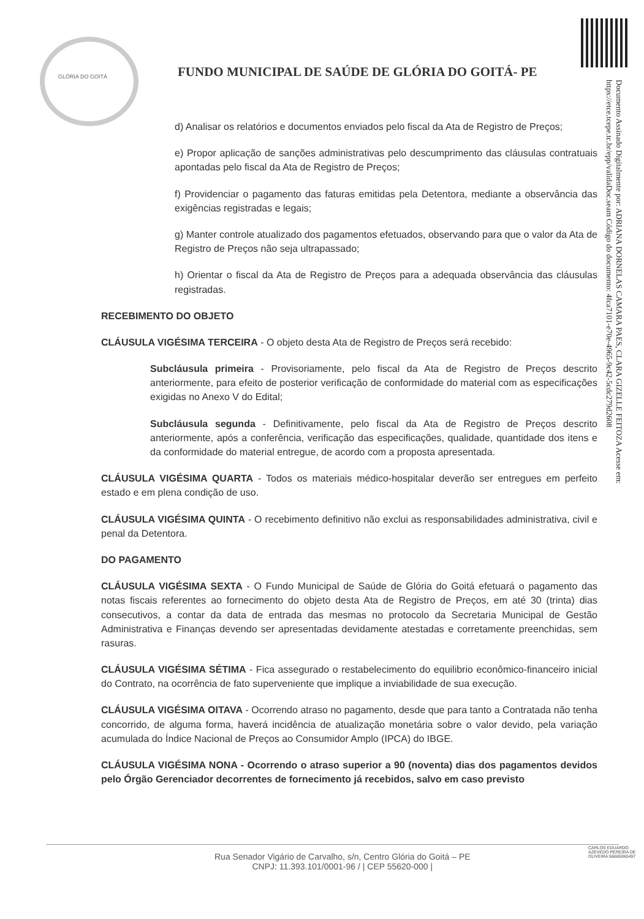GLÓRIA DO GOITÁ
Documento Assinado Digitalmente por: ADRIANA DORNELAS CAMARA PAES, CLARA GIZELLE FEITOZA Acesse em: https://etce.tcepe.tc.br/epp/validaDoc.seam Código do documento: 4fca7101-e70e-4965-9c42-5cdc279d2608
FUNDO MUNICIPAL DE SAÚDE DE GLÓRIA DO GOITÁ- PE
d) Analisar os relatórios e documentos enviados pelo fiscal da Ata de Registro de Preços;
e) Propor aplicação de sanções administrativas pelo descumprimento das cláusulas contratuais apontadas pelo fiscal da Ata de Registro de Preços;
f) Providenciar o pagamento das faturas emitidas pela Detentora, mediante a observância das exigências registradas e legais;
g) Manter controle atualizado dos pagamentos efetuados, observando para que o valor da Ata de Registro de Preços não seja ultrapassado;
h) Orientar o fiscal da Ata de Registro de Preços para a adequada observância das cláusulas registradas.
RECEBIMENTO DO OBJETO
CLÁUSULA VIGÉSIMA TERCEIRA - O objeto desta Ata de Registro de Preços será recebido:
Subcláusula primeira - Provisoriamente, pelo fiscal da Ata de Registro de Preços descrito anteriormente, para efeito de posterior verificação de conformidade do material com as especificações exigidas no Anexo V do Edital;
Subcláusula segunda - Definitivamente, pelo fiscal da Ata de Registro de Preços descrito anteriormente, após a conferência, verificação das especificações, qualidade, quantidade dos itens e da conformidade do material entregue, de acordo com a proposta apresentada.
CLÁUSULA VIGÉSIMA QUARTA - Todos os materiais médico-hospitalar deverão ser entregues em perfeito estado e em plena condição de uso.
CLÁUSULA VIGÉSIMA QUINTA - O recebimento definitivo não exclui as responsabilidades administrativa, civil e penal da Detentora.
DO PAGAMENTO
CLÁUSULA VIGÉSIMA SEXTA - O Fundo Municipal de Saúde de Glória do Goitá efetuará o pagamento das notas fiscais referentes ao fornecimento do objeto desta Ata de Registro de Preços, em até 30 (trinta) dias consecutivos, a contar da data de entrada das mesmas no protocolo da Secretaria Municipal de Gestão Administrativa e Finanças devendo ser apresentadas devidamente atestadas e corretamente preenchidas, sem rasuras.
CLÁUSULA VIGÉSIMA SÉTIMA - Fica assegurado o restabelecimento do equilibrio econômico-financeiro inicial do Contrato, na ocorrência de fato superveniente que implique a inviabilidade de sua execução.
CLÁUSULA VIGÉSIMA OITAVA - Ocorrendo atraso no pagamento, desde que para tanto a Contratada não tenha concorrido, de alguma forma, haverá incidência de atualização monetária sobre o valor devido, pela variação acumulada do Índice Nacional de Preços ao Consumidor Amplo (IPCA) do IBGE.
CLÁUSULA VIGÉSIMA NONA - Ocorrendo o atraso superior a 90 (noventa) dias dos pagamentos devidos pelo Órgão Gerenciador decorrentes de fornecimento já recebidos, salvo em caso previsto
Rua Senador Vigário de Carvalho, s/n, Centro Glória do Goitá – PE
CNPJ: 11.393.101/0001-96 / | CEP 55620-000 |
CARLOS EDUARDO AZEVEDO PEREIRA DE OLIVEIRA:66665060497